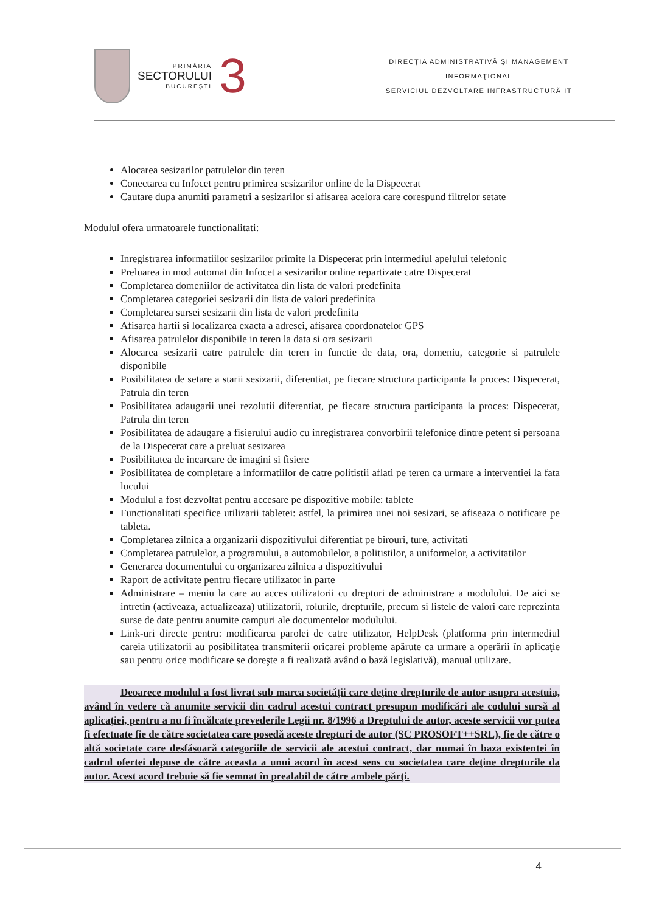PRIMĂRIA
SECTORULUI
BUCUREŞTI
3
DIRECŢIA ADMINISTRATIVĂ ŞI MANAGEMENT
INFORMAŢIONAL
SERVICIUL DEZVOLTARE INFRASTRUCTURĂ IT
Alocarea sesizarilor patrulelor din teren
Conectarea cu Infocet pentru primirea sesizarilor online de la Dispecerat
Cautare dupa anumiti parametri a sesizarilor si afisarea acelora care corespund filtrelor setate
Modulul ofera urmatoarele functionalitati:
Inregistrarea informatiilor sesizarilor primite la Dispecerat prin intermediul apelului telefonic
Preluarea in mod automat din Infocet a sesizarilor online repartizate catre Dispecerat
Completarea domeniilor de activitatea din lista de valori predefinita
Completarea categoriei sesizarii din lista de valori predefinita
Completarea sursei sesizarii din lista de valori predefinita
Afisarea hartii si localizarea exacta a adresei, afisarea coordonatelor GPS
Afisarea patrulelor disponibile in teren la data si ora sesizarii
Alocarea sesizarii catre patrulele din teren in functie de data, ora, domeniu, categorie si patrulele disponibile
Posibilitatea de setare a starii sesizarii, diferentiat, pe fiecare structura participanta la proces: Dispecerat, Patrula din teren
Posibilitatea adaugarii unei rezolutii diferentiat, pe fiecare structura participanta la proces: Dispecerat, Patrula din teren
Posibilitatea de adaugare a fisierului audio cu inregistrarea convorbirii telefonice dintre petent si persoana de la Dispecerat care a preluat sesizarea
Posibilitatea de incarcare de imagini si fisiere
Posibilitatea de completare a informatiilor de catre politistii aflati pe teren ca urmare a interventiei la fata locului
Modulul a fost dezvoltat pentru accesare pe dispozitive mobile: tablete
Functionalitati specifice utilizarii tabletei: astfel, la primirea unei noi sesizari, se afiseaza o notificare pe tableta.
Completarea zilnica a organizarii dispozitivului diferentiat pe birouri, ture, activitati
Completarea patrulelor, a programului, a automobilelor, a politistilor, a uniformelor, a activitatilor
Generarea documentului cu organizarea zilnica a dispozitivului
Raport de activitate pentru fiecare utilizator in parte
Administrare – meniu la care au acces utilizatorii cu drepturi de administrare a modulului. De aici se intretin (activeaza, actualizeaza) utilizatorii, rolurile, drepturile, precum si listele de valori care reprezinta surse de date pentru anumite campuri ale documentelor modulului.
Link-uri directe pentru: modificarea parolei de catre utilizator, HelpDesk (platforma prin intermediul careia utilizatorii au posibilitatea transmiterii oricarei probleme apărute ca urmare a operării în aplicaţie sau pentru orice modificare se doreşte a fi realizată având o bază legislativă), manual utilizare.
Deoarece modulul a fost livrat sub marca societăţii care deţine drepturile de autor asupra acestuia, având în vedere că anumite servicii din cadrul acestui contract presupun modificări ale codului sursă al aplicaţiei, pentru a nu fi încălcate prevederile Legii nr. 8/1996 a Dreptului de autor, aceste servicii vor putea fi efectuate fie de către societatea care posedă aceste drepturi de autor (SC PROSOFT++SRL), fie de către o altă societate care desfăsoară categoriile de servicii ale acestui contract, dar numai în baza existentei în cadrul ofertei depuse de către aceasta a unui acord în acest sens cu societatea care deţine drepturile da autor. Acest acord trebuie să fie semnat în prealabil de către ambele părţi.
4